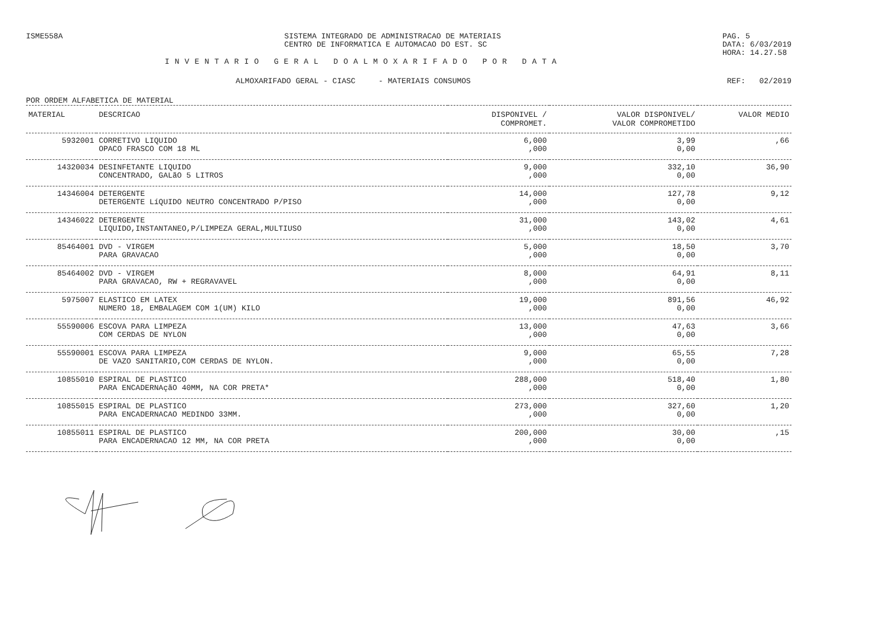ISME558A SISTEMA INTEGRADO DE ADMINISTRACAO DE MATERIAIS
CENTRO DE INFORMATICA E AUTOMACAO DO EST. SC
PAG. 5
DATA: 6/03/2019
HORA: 14.27.58
INVENTARIO GERAL DOALMOXARIFADO POR DATA
ALMOXARIFADO GERAL - CIASC - MATERIAIS CONSUMOS
REF: 02/2019
POR ORDEM ALFABETICA DE MATERIAL
| MATERIAL | DESCRICAO | DISPONIVEL / COMPROMET. | VALOR DISPONIVEL/ VALOR COMPROMETIDO | VALOR MEDIO |
| --- | --- | --- | --- | --- |
| 5932001 | CORRETIVO LIQUIDO OPACO FRASCO COM 18 ML | 6,000 ,000 | 3,99 0,00 | ,66 |
| 14320034 | DESINFETANTE LIQUIDO CONCENTRADO, GALãO 5 LITROS | 9,000 ,000 | 332,10 0,00 | 36,90 |
| 14346004 | DETERGENTE DETERGENTE LíQUIDO NEUTRO CONCENTRADO P/PISO | 14,000 ,000 | 127,78 0,00 | 9,12 |
| 14346022 | DETERGENTE LIQUIDO,INSTANTANEO,P/LIMPEZA GERAL,MULTIUSO | 31,000 ,000 | 143,02 0,00 | 4,61 |
| 85464001 | DVD - VIRGEM PARA GRAVACAO | 5,000 ,000 | 18,50 0,00 | 3,70 |
| 85464002 | DVD - VIRGEM PARA GRAVACAO, RW + REGRAVAVEL | 8,000 ,000 | 64,91 0,00 | 8,11 |
| 5975007 | ELASTICO EM LATEX NUMERO 18, EMBALAGEM COM 1(UM) KILO | 19,000 ,000 | 891,56 0,00 | 46,92 |
| 55590006 | ESCOVA PARA LIMPEZA COM CERDAS DE NYLON | 13,000 ,000 | 47,63 0,00 | 3,66 |
| 55590001 | ESCOVA PARA LIMPEZA DE VAZO SANITARIO,COM CERDAS DE NYLON. | 9,000 ,000 | 65,55 0,00 | 7,28 |
| 10855010 | ESPIRAL DE PLASTICO PARA ENCADERNAçãO 40MM, NA COR PRETA* | 288,000 ,000 | 518,40 0,00 | 1,80 |
| 10855015 | ESPIRAL DE PLASTICO PARA ENCADERNACAO MEDINDO 33MM. | 273,000 ,000 | 327,60 0,00 | 1,20 |
| 10855011 | ESPIRAL DE PLASTICO PARA ENCADERNACAO 12 MM, NA COR PRETA | 200,000 ,000 | 30,00 0,00 | ,15 |